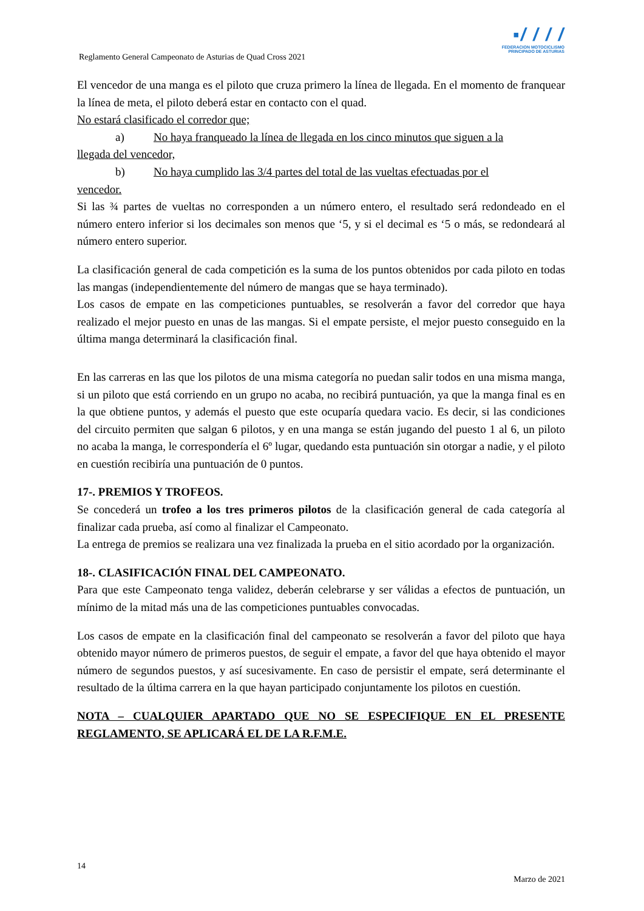▪/ / / /
FEDERACION MOTOCICLISMO
PRINCIPADO DE ASTURIAS
Reglamento General Campeonato de Asturias de Quad Cross 2021
El vencedor de una manga es el piloto que cruza primero la línea de llegada. En el momento de franquear la línea de meta, el piloto deberá estar en contacto con el quad.
No estará clasificado el corredor que;
a) No haya franqueado la línea de llegada en los cinco minutos que siguen a la
llegada del vencedor,
b) No haya cumplido las 3/4 partes del total de las vueltas efectuadas por el
vencedor.
Si las ¾ partes de vueltas no corresponden a un número entero, el resultado será redondeado en el número entero inferior si los decimales son menos que ‘5, y si el decimal es ‘5 o más, se redondeará al número entero superior.
La clasificación general de cada competición es la suma de los puntos obtenidos por cada piloto en todas las mangas (independientemente del número de mangas que se haya terminado).
Los casos de empate en las competiciones puntuables, se resolverán a favor del corredor que haya realizado el mejor puesto en unas de las mangas. Si el empate persiste, el mejor puesto conseguido en la última manga determinará la clasificación final.
En las carreras en las que los pilotos de una misma categoría no puedan salir todos en una misma manga, si un piloto que está corriendo en un grupo no acaba, no recibirá puntuación, ya que la manga final es en la que obtiene puntos, y además el puesto que este ocuparía quedara vacio. Es decir, si las condiciones del circuito permiten que salgan 6 pilotos, y en una manga se están jugando del puesto 1 al 6, un piloto no acaba la manga, le correspondería el 6º lugar, quedando esta puntuación sin otorgar a nadie, y el piloto en cuestión recibiría una puntuación de 0 puntos.
17-. PREMIOS Y TROFEOS.
Se concederá un trofeo a los tres primeros pilotos de la clasificación general de cada categoría al finalizar cada prueba, así como al finalizar el Campeonato.
La entrega de premios se realizara una vez finalizada la prueba en el sitio acordado por la organización.
18-. CLASIFICACIÓN FINAL DEL CAMPEONATO.
Para que este Campeonato tenga validez, deberán celebrarse y ser válidas a efectos de puntuación, un mínimo de la mitad más una de las competiciones puntuables convocadas.
Los casos de empate en la clasificación final del campeonato se resolverán a favor del piloto que haya obtenido mayor número de primeros puestos, de seguir el empate, a favor del que haya obtenido el mayor número de segundos puestos, y así sucesivamente. En caso de persistir el empate, será determinante el resultado de la última carrera en la que hayan participado conjuntamente los pilotos en cuestión.
NOTA – CUALQUIER APARTADO QUE NO SE ESPECIFIQUE EN EL PRESENTE REGLAMENTO, SE APLICARÁ EL DE LA R.F.M.E.
14
Marzo de 2021